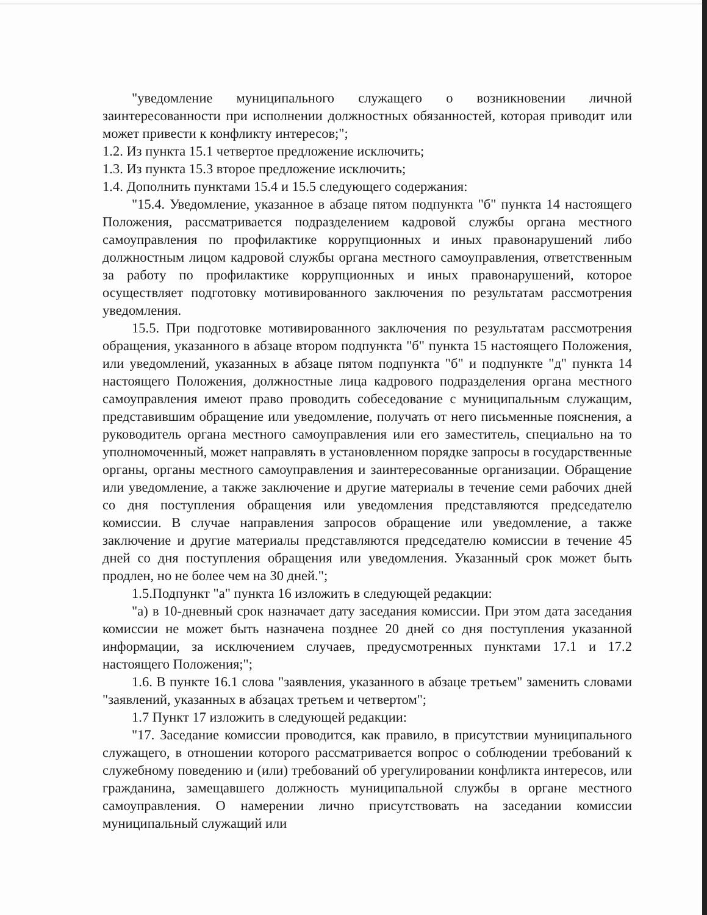"уведомление муниципального служащего о возникновении личной заинтересованности при исполнении должностных обязанностей, которая приводит или может привести к конфликту интересов;";
1.2. Из пункта 15.1 четвертое предложение исключить;
1.3. Из пункта 15.3 второе предложение исключить;
1.4. Дополнить пунктами 15.4 и 15.5 следующего содержания:
"15.4. Уведомление, указанное в абзаце пятом подпункта "б" пункта 14 настоящего Положения, рассматривается подразделением кадровой службы органа местного самоуправления по профилактике коррупционных и иных правонарушений либо должностным лицом кадровой службы органа местного самоуправления, ответственным за работу по профилактике коррупционных и иных правонарушений, которое осуществляет подготовку мотивированного заключения по результатам рассмотрения уведомления.
15.5. При подготовке мотивированного заключения по результатам рассмотрения обращения, указанного в абзаце втором подпункта "б" пункта 15 настоящего Положения, или уведомлений, указанных в абзаце пятом подпункта "б" и подпункте "д" пункта 14 настоящего Положения, должностные лица кадрового подразделения органа местного самоуправления имеют право проводить собеседование с муниципальным служащим, представившим обращение или уведомление, получать от него письменные пояснения, а руководитель органа местного самоуправления или его заместитель, специально на то уполномоченный, может направлять в установленном порядке запросы в государственные органы, органы местного самоуправления и заинтересованные организации. Обращение или уведомление, а также заключение и другие материалы в течение семи рабочих дней со дня поступления обращения или уведомления представляются председателю комиссии. В случае направления запросов обращение или уведомление, а также заключение и другие материалы представляются председателю комиссии в течение 45 дней со дня поступления обращения или уведомления. Указанный срок может быть продлен, но не более чем на 30 дней.";
1.5.Подпункт "а" пункта 16 изложить в следующей редакции:
"а) в 10-дневный срок назначает дату заседания комиссии. При этом дата заседания комиссии не может быть назначена позднее 20 дней со дня поступления указанной информации, за исключением случаев, предусмотренных пунктами 17.1 и 17.2 настоящего Положения;";
1.6. В пункте 16.1 слова "заявления, указанного в абзаце третьем" заменить словами "заявлений, указанных в абзацах третьем и четвертом";
1.7 Пункт 17 изложить в следующей редакции:
"17. Заседание комиссии проводится, как правило, в присутствии муниципального служащего, в отношении которого рассматривается вопрос о соблюдении требований к служебному поведению и (или) требований об урегулировании конфликта интересов, или гражданина, замещавшего должность муниципальной службы в органе местного самоуправления. О намерении лично присутствовать на заседании комиссии муниципальный служащий или